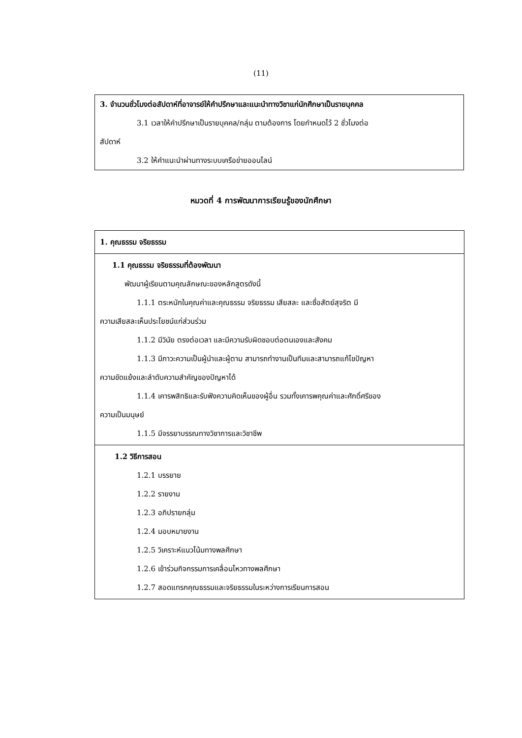(11)
3. จำนวนชั่วโมงต่อสัปดาห์ที่อาจารย์ให้คำปรึกษาและแนะนำทางวิชาแก่นักศึกษาเป็นรายบุคคล
3.1 เวลาให้คำปรึกษาเป็นรายบุคคล/กลุ่ม ตามต้องการ โดยกำหนดไว้ 2 ชั่วโมงต่อ
สัปดาห์
3.2 ให้คำแนะนำผ่านทางระบบเครือข่ายออนไลน์
หมวดที่ 4 การพัฒนาการเรียนรู้ของนักศึกษา
| 1. คุณธรรม จริยธรรม |
| 1.1 คุณธรรม จริยธรรมที่ต้องพัฒนา พัฒนาผู้เรียนตามคุณลักษณะของหลักสูตรดังนี้ 1.1.1 ตระหนักในคุณค่าและคุณธรรม จริยธรรม เสียสละ และซื่อสัตย์สุจริต มี ความเสียสละเห็นประโยชน์แก่ส่วนร่วม 1.1.2 มีวินัย ตรงต่อเวลา และมีความรับผิดชอบต่อตนเองและสังคม 1.1.3 มีภาวะความเป็นผู้นำและผู้ตาม สามารถทำงานเป็นทีมและสามารถแก้ไขปัญหา ความขัดแย้งและลำดับความสำคัญของปัญหาได้ 1.1.4 เคารพสิทธิและรับฟังความคิดเห็นของผู้อื่น รวมทั้งเคารพคุณค่าและศักดิ์ศรีของ ความเป็นมนุษย์ 1.1.5 มีจรรยาบรรณทางวิชาการและวิชาชีพ |
| 1.2 วิธีการสอน 1.2.1 บรรยาย 1.2.2 รายงาน 1.2.3 อภิปรายกลุ่ม 1.2.4 มอบหมายงาน 1.2.5 วิเคราะห์แนวโน้มทางพลศึกษา 1.2.6 เข้าร่วมกิจกรรมการเคลื่อนไหวทางพลศึกษา 1.2.7 สอดแทรกคุณธรรมและจริยธรรมในระหว่างการเรียนการสอน |